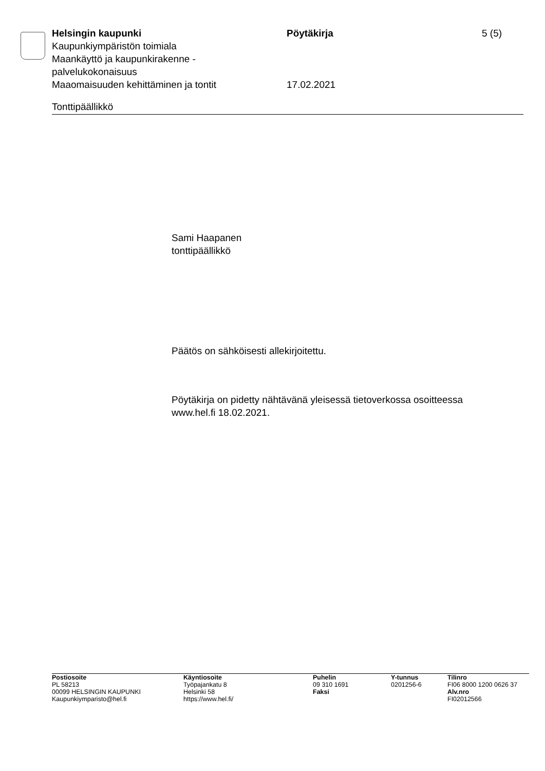Helsingin kaupunki
Kaupunkiympäristön toimiala
Maankäyttö ja kaupunkirakenne -
palvelukokonaisuus
Maaomaisuuden kehittäminen ja tontit
Pöytäkirja
17.02.2021
5 (5)
Tonttipäällikkö
Sami Haapanen
tonttipäällikkö
Päätös on sähköisesti allekirjoitettu.
Pöytäkirja on pidetty nähtävänä yleisessä tietoverkossa osoitteessa
www.hel.fi 18.02.2021.
Postiosoite
PL 58213
00099 HELSINGIN KAUPUNKI
Kaupunkiymparisto@hel.fi
Käyntiosoite
Työpajankatu 8
Helsinki 58
https://www.hel.fi/
Puhelin
09 310 1691
Faksi
Y-tunnus
0201256-6
Tilinro
FI06 8000 1200 0626 37
Alv.nro
FI02012566